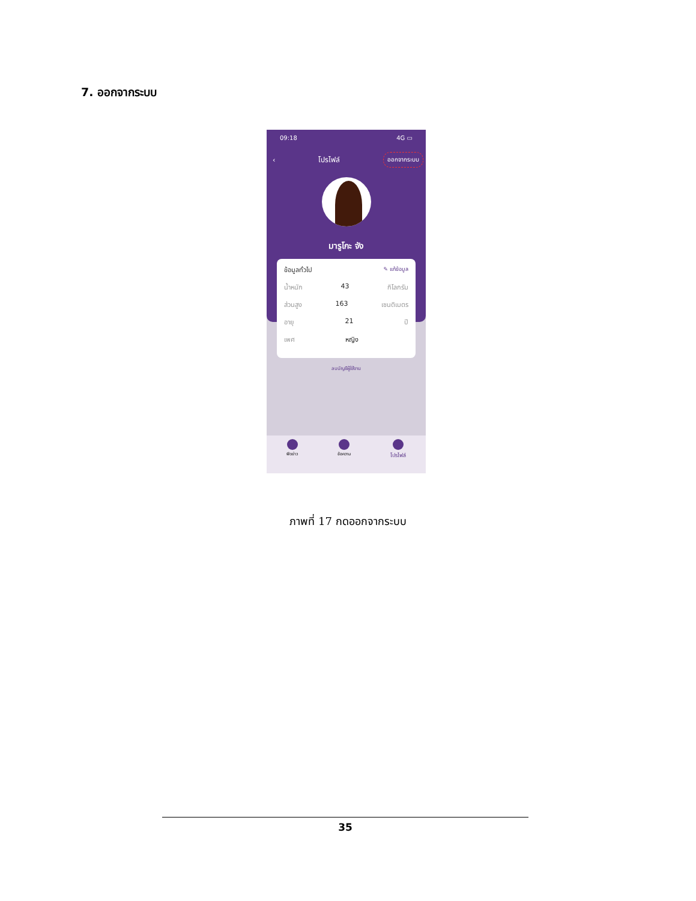7. ออกจากระบบ
09:18 4G ▭
‹ โปรไฟล์ ออกจากระบบ
มารูโกะ จัง
ข้อมูลทั่วไป ✎ แก้ข้อมูล
น้ำหนัก 43 กิโลกรัม
ส่วนสูง 163 เซนติเมตร
อายุ 21 ปี
เพศ หญิง
ลบบัญชีผู้ใช้งาน
ฟีดข่าว ข้อความ
โปรไฟล์
ภาพที่ 17 กดออกจากระบบ
35